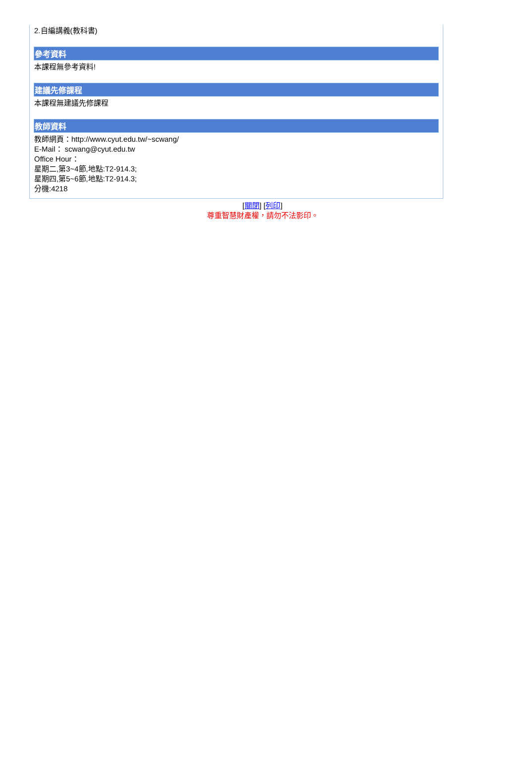2.自編講義(教科書)
參考資料
本課程無參考資料!
建議先修課程
本課程無建議先修課程
教師資料
教師網頁：http://www.cyut.edu.tw/~scwang/
E-Mail： scwang@cyut.edu.tw
Office Hour：
星期二,第3~4節,地點:T2-914.3;
星期四,第5~6節,地點:T2-914.3;
分機:4218
[關閉] [列印]
尊重智慧財產權，請勿不法影印。